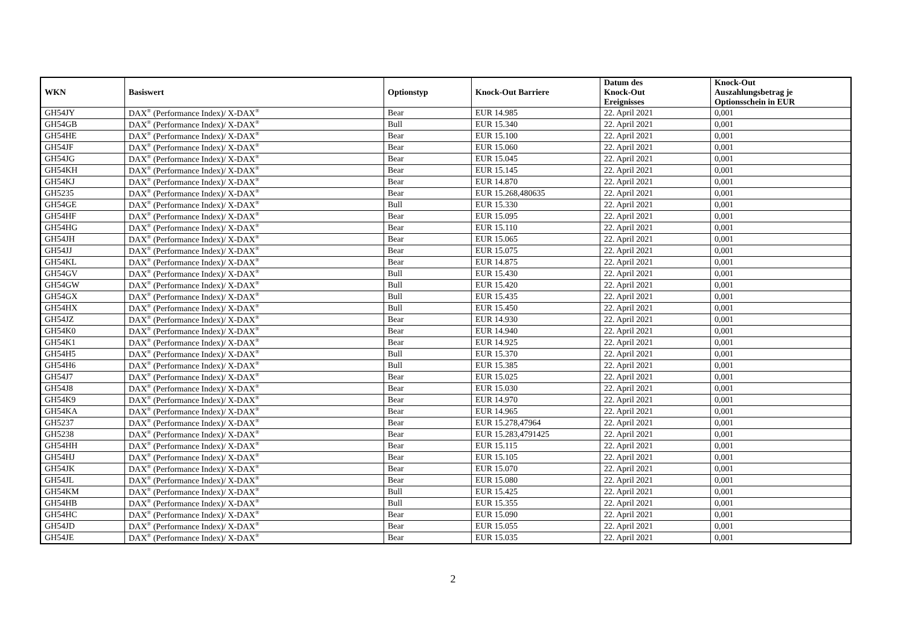| WKN | Basiswert | Optionstyp | Knock-Out Barriere | Datum des Knock-Out Ereignisses | Knock-Out Auszahlungsbetrag je Optionsschein in EUR |
| --- | --- | --- | --- | --- | --- |
| GH54JY | DAX<sup>®</sup> (Performance Index)/ X-DAX<sup>®</sup> | Bear | EUR 14.985 | 22. April 2021 | 0,001 |
| GH54GB | DAX<sup>®</sup> (Performance Index)/ X-DAX<sup>®</sup> | Bull | EUR 15.340 | 22. April 2021 | 0,001 |
| GH54HE | DAX<sup>®</sup> (Performance Index)/ X-DAX<sup>®</sup> | Bear | EUR 15.100 | 22. April 2021 | 0,001 |
| GH54JF | DAX<sup>®</sup> (Performance Index)/ X-DAX<sup>®</sup> | Bear | EUR 15.060 | 22. April 2021 | 0,001 |
| GH54JG | DAX<sup>®</sup> (Performance Index)/ X-DAX<sup>®</sup> | Bear | EUR 15.045 | 22. April 2021 | 0,001 |
| GH54KH | DAX<sup>®</sup> (Performance Index)/ X-DAX<sup>®</sup> | Bear | EUR 15.145 | 22. April 2021 | 0,001 |
| GH54KJ | DAX<sup>®</sup> (Performance Index)/ X-DAX<sup>®</sup> | Bear | EUR 14.870 | 22. April 2021 | 0,001 |
| GH5235 | DAX<sup>®</sup> (Performance Index)/ X-DAX<sup>®</sup> | Bear | EUR 15.268,480635 | 22. April 2021 | 0,001 |
| GH54GE | DAX<sup>®</sup> (Performance Index)/ X-DAX<sup>®</sup> | Bull | EUR 15.330 | 22. April 2021 | 0,001 |
| GH54HF | DAX<sup>®</sup> (Performance Index)/ X-DAX<sup>®</sup> | Bear | EUR 15.095 | 22. April 2021 | 0,001 |
| GH54HG | DAX<sup>®</sup> (Performance Index)/ X-DAX<sup>®</sup> | Bear | EUR 15.110 | 22. April 2021 | 0,001 |
| GH54JH | DAX<sup>®</sup> (Performance Index)/ X-DAX<sup>®</sup> | Bear | EUR 15.065 | 22. April 2021 | 0,001 |
| GH54JJ | DAX<sup>®</sup> (Performance Index)/ X-DAX<sup>®</sup> | Bear | EUR 15.075 | 22. April 2021 | 0,001 |
| GH54KL | DAX<sup>®</sup> (Performance Index)/ X-DAX<sup>®</sup> | Bear | EUR 14.875 | 22. April 2021 | 0,001 |
| GH54GV | DAX<sup>®</sup> (Performance Index)/ X-DAX<sup>®</sup> | Bull | EUR 15.430 | 22. April 2021 | 0,001 |
| GH54GW | DAX<sup>®</sup> (Performance Index)/ X-DAX<sup>®</sup> | Bull | EUR 15.420 | 22. April 2021 | 0,001 |
| GH54GX | DAX<sup>®</sup> (Performance Index)/ X-DAX<sup>®</sup> | Bull | EUR 15.435 | 22. April 2021 | 0,001 |
| GH54HX | DAX<sup>®</sup> (Performance Index)/ X-DAX<sup>®</sup> | Bull | EUR 15.450 | 22. April 2021 | 0,001 |
| GH54JZ | DAX<sup>®</sup> (Performance Index)/ X-DAX<sup>®</sup> | Bear | EUR 14.930 | 22. April 2021 | 0,001 |
| GH54K0 | DAX<sup>®</sup> (Performance Index)/ X-DAX<sup>®</sup> | Bear | EUR 14.940 | 22. April 2021 | 0,001 |
| GH54K1 | DAX<sup>®</sup> (Performance Index)/ X-DAX<sup>®</sup> | Bear | EUR 14.925 | 22. April 2021 | 0,001 |
| GH54H5 | DAX<sup>®</sup> (Performance Index)/ X-DAX<sup>®</sup> | Bull | EUR 15.370 | 22. April 2021 | 0,001 |
| GH54H6 | DAX<sup>®</sup> (Performance Index)/ X-DAX<sup>®</sup> | Bull | EUR 15.385 | 22. April 2021 | 0,001 |
| GH54J7 | DAX<sup>®</sup> (Performance Index)/ X-DAX<sup>®</sup> | Bear | EUR 15.025 | 22. April 2021 | 0,001 |
| GH54J8 | DAX<sup>®</sup> (Performance Index)/ X-DAX<sup>®</sup> | Bear | EUR 15.030 | 22. April 2021 | 0,001 |
| GH54K9 | DAX<sup>®</sup> (Performance Index)/ X-DAX<sup>®</sup> | Bear | EUR 14.970 | 22. April 2021 | 0,001 |
| GH54KA | DAX<sup>®</sup> (Performance Index)/ X-DAX<sup>®</sup> | Bear | EUR 14.965 | 22. April 2021 | 0,001 |
| GH5237 | DAX<sup>®</sup> (Performance Index)/ X-DAX<sup>®</sup> | Bear | EUR 15.278,47964 | 22. April 2021 | 0,001 |
| GH5238 | DAX<sup>®</sup> (Performance Index)/ X-DAX<sup>®</sup> | Bear | EUR 15.283,4791425 | 22. April 2021 | 0,001 |
| GH54HH | DAX<sup>®</sup> (Performance Index)/ X-DAX<sup>®</sup> | Bear | EUR 15.115 | 22. April 2021 | 0,001 |
| GH54HJ | DAX<sup>®</sup> (Performance Index)/ X-DAX<sup>®</sup> | Bear | EUR 15.105 | 22. April 2021 | 0,001 |
| GH54JK | DAX<sup>®</sup> (Performance Index)/ X-DAX<sup>®</sup> | Bear | EUR 15.070 | 22. April 2021 | 0,001 |
| GH54JL | DAX<sup>®</sup> (Performance Index)/ X-DAX<sup>®</sup> | Bear | EUR 15.080 | 22. April 2021 | 0,001 |
| GH54KM | DAX<sup>®</sup> (Performance Index)/ X-DAX<sup>®</sup> | Bull | EUR 15.425 | 22. April 2021 | 0,001 |
| GH54HB | DAX<sup>®</sup> (Performance Index)/ X-DAX<sup>®</sup> | Bull | EUR 15.355 | 22. April 2021 | 0,001 |
| GH54HC | DAX<sup>®</sup> (Performance Index)/ X-DAX<sup>®</sup> | Bear | EUR 15.090 | 22. April 2021 | 0,001 |
| GH54JD | DAX<sup>®</sup> (Performance Index)/ X-DAX<sup>®</sup> | Bear | EUR 15.055 | 22. April 2021 | 0,001 |
| GH54JE | DAX<sup>®</sup> (Performance Index)/ X-DAX<sup>®</sup> | Bear | EUR 15.035 | 22. April 2021 | 0,001 |
2